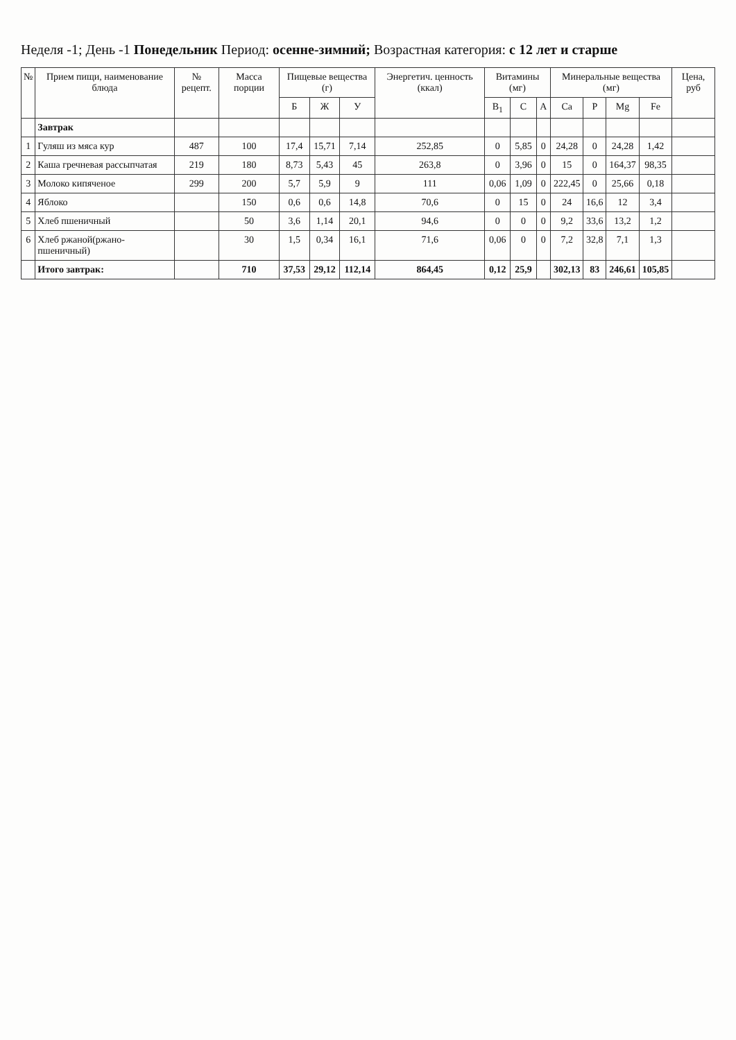Неделя -1; День -1 Понедельник Период: осенне-зимний; Возрастная категория: с 12 лет и старше
| № | Прием пищи, наименование блюда | № рецепт. | Масса порции | Пищевые вещества (г) | | | Энергетич. ценность (ккал) | Витамины (мг) | | | Минеральные вещества (мг) | | | | Цена, руб |
| --- | --- | --- | --- | --- | --- | --- | --- | --- | --- | --- | --- | --- | --- | --- | --- |
| | | | | Б | Ж | У | | B<sub>1</sub> | C | A | Ca | P | Mg | Fe | |
| | Завтрак | | | | | | | | | | | | | | |
| 1 | Гуляш из мяса кур | 487 | 100 | 17,4 | 15,71 | 7,14 | 252,85 | 0 | 5,85 | 0 | 24,28 | 0 | 24,28 | 1,42 | |
| 2 | Каша гречневая рассыпчатая | 219 | 180 | 8,73 | 5,43 | 45 | 263,8 | 0 | 3,96 | 0 | 15 | 0 | 164,37 | 98,35 | |
| 3 | Молоко кипяченое | 299 | 200 | 5,7 | 5,9 | 9 | 111 | 0,06 | 1,09 | 0 | 222,45 | 0 | 25,66 | 0,18 | |
| 4 | Яблоко | | 150 | 0,6 | 0,6 | 14,8 | 70,6 | 0 | 15 | 0 | 24 | 16,6 | 12 | 3,4 | |
| 5 | Хлеб пшеничный | | 50 | 3,6 | 1,14 | 20,1 | 94,6 | 0 | 0 | 0 | 9,2 | 33,6 | 13,2 | 1,2 | |
| 6 | Хлеб ржаной(ржано-пшеничный) | | 30 | 1,5 | 0,34 | 16,1 | 71,6 | 0,06 | 0 | 0 | 7,2 | 32,8 | 7,1 | 1,3 | |
| | Итого завтрак: | | 710 | 37,53 | 29,12 | 112,14 | 864,45 | 0,12 | 25,9 | | 302,13 | 83 | 246,61 | 105,85 | |